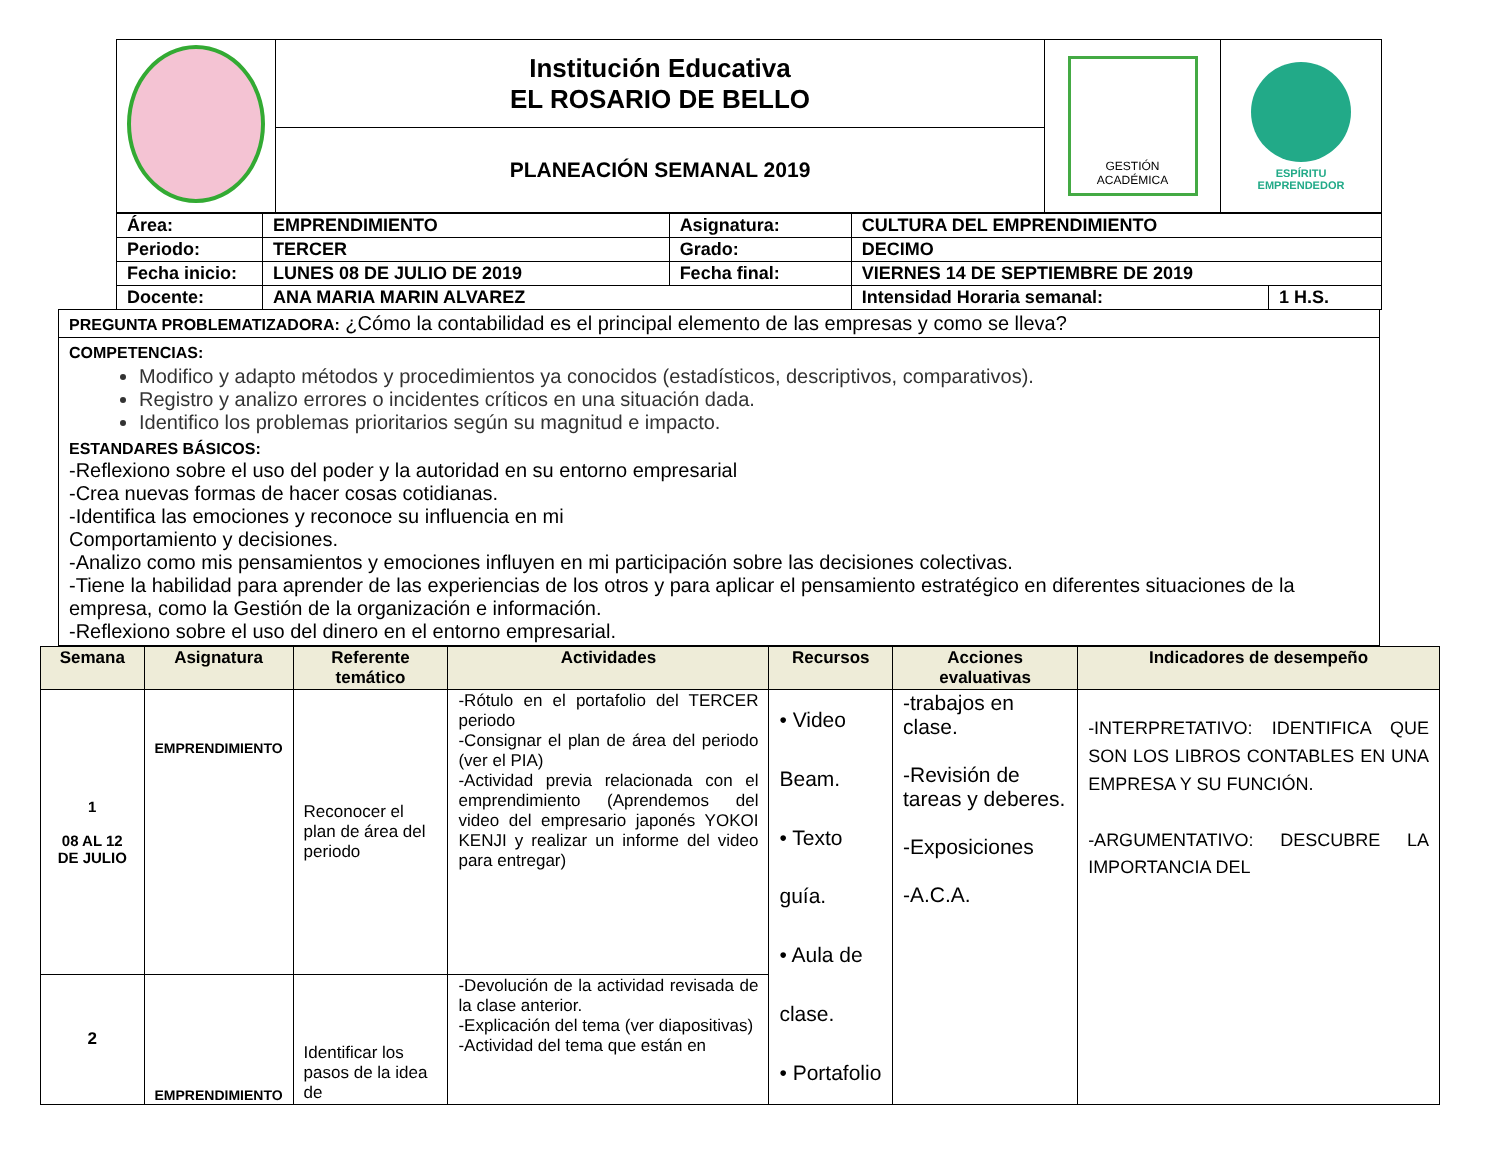| | Institución Educativa EL ROSARIO DE BELLO | GESTIÓN ACADÉMICA | ESPÍRITU EMPRENDEDOR |
| | PLANEACIÓN SEMANAL 2019 | | |
| Área: | EMPRENDIMIENTO | Asignatura: | CULTURA DEL EMPRENDIMIENTO | |
| Periodo: | TERCER | Grado: | DECIMO | |
| Fecha inicio: | LUNES 08 DE JULIO DE 2019 | Fecha final: | VIERNES 14 DE SEPTIEMBRE DE 2019 | |
| Docente: | ANA MARIA MARIN ALVAREZ | | Intensidad Horaria semanal: | 1 H.S. |
PREGUNTA PROBLEMATIZADORA: ¿Cómo la contabilidad es el principal elemento de las empresas y como se lleva?
COMPETENCIAS:
Modifico y adapto métodos y procedimientos ya conocidos (estadísticos, descriptivos, comparativos).
Registro y analizo errores o incidentes críticos en una situación dada.
Identifico los problemas prioritarios según su magnitud e impacto.
ESTANDARES BÁSICOS:
-Reflexiono sobre el uso del poder y la autoridad en su entorno empresarial
-Crea nuevas formas de hacer cosas cotidianas.
-Identifica las emociones y reconoce su influencia en mi
Comportamiento y decisiones.
-Analizo como mis pensamientos y emociones influyen en mi participación sobre las decisiones colectivas.
-Tiene la habilidad para aprender de las experiencias de los otros y para aplicar el pensamiento estratégico en diferentes situaciones de la empresa, como la Gestión de la organización e información.
-Reflexiono sobre el uso del dinero en el entorno empresarial.
| Semana | Asignatura | Referente temático | Actividades | Recursos | Acciones evaluativas | Indicadores de desempeño |
| --- | --- | --- | --- | --- | --- | --- |
| 1 08 AL 12 DE JULIO | EMPRENDIMIENTO | Reconocer el plan de área del periodo | -Rótulo en el portafolio del TERCER periodo -Consignar el plan de área del periodo (ver el PIA) -Actividad previa relacionada con el emprendimiento (Aprendemos del video del empresario japonés YOKOI KENJI y realizar un informe del video para entregar) | • Video Beam. • Texto guía. • Aula de clase. • Portafolio | -trabajos en clase. -Revisión de tareas y deberes. -Exposiciones -A.C.A. | -INTERPRETATIVO: IDENTIFICA QUE SON LOS LIBROS CONTABLES EN UNA EMPRESA Y SU FUNCIÓN. -ARGUMENTATIVO: DESCUBRE LA IMPORTANCIA DEL |
| 2 | EMPRENDIMIENTO | Identificar los pasos de la idea de | -Devolución de la actividad revisada de la clase anterior. -Explicación del tema (ver diapositivas) -Actividad del tema que están en | | | |